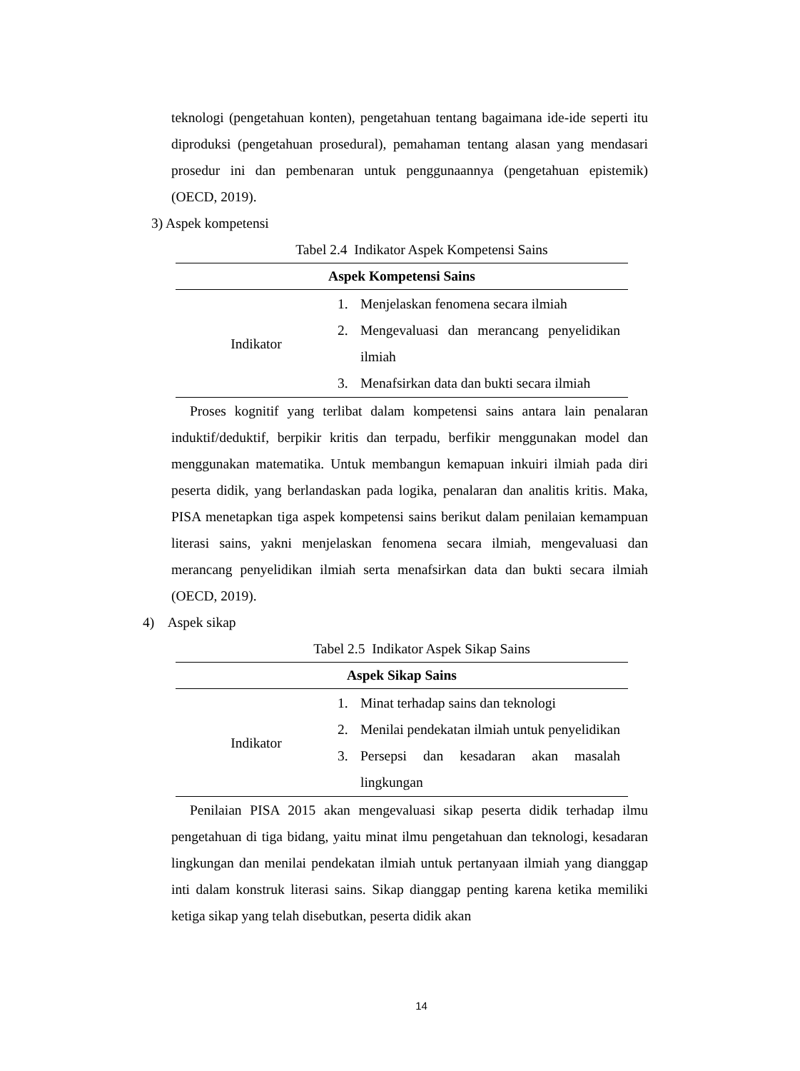teknologi (pengetahuan konten), pengetahuan tentang bagaimana ide-ide seperti itu diproduksi (pengetahuan prosedural), pemahaman tentang alasan yang mendasari prosedur ini dan pembenaran untuk penggunaannya (pengetahuan epistemik) (OECD, 2019).
3) Aspek kompetensi
Tabel 2.4 Indikator Aspek Kompetensi Sains
| Aspek Kompetensi Sains | |
| --- | --- |
| Indikator | 1. Menjelaskan fenomena secara ilmiah 2. Mengevaluasi dan merancang penyelidikan ilmiah 3. Menafsirkan data dan bukti secara ilmiah |
Proses kognitif yang terlibat dalam kompetensi sains antara lain penalaran induktif/deduktif, berpikir kritis dan terpadu, berfikir menggunakan model dan menggunakan matematika. Untuk membangun kemapuan inkuiri ilmiah pada diri peserta didik, yang berlandaskan pada logika, penalaran dan analitis kritis. Maka, PISA menetapkan tiga aspek kompetensi sains berikut dalam penilaian kemampuan literasi sains, yakni menjelaskan fenomena secara ilmiah, mengevaluasi dan merancang penyelidikan ilmiah serta menafsirkan data dan bukti secara ilmiah (OECD, 2019).
4) Aspek sikap
Tabel 2.5 Indikator Aspek Sikap Sains
| Aspek Sikap Sains | |
| --- | --- |
| Indikator | 1. Minat terhadap sains dan teknologi 2. Menilai pendekatan ilmiah untuk penyelidikan 3. Persepsi dan kesadaran akan masalah lingkungan |
Penilaian PISA 2015 akan mengevaluasi sikap peserta didik terhadap ilmu pengetahuan di tiga bidang, yaitu minat ilmu pengetahuan dan teknologi, kesadaran lingkungan dan menilai pendekatan ilmiah untuk pertanyaan ilmiah yang dianggap inti dalam konstruk literasi sains. Sikap dianggap penting karena ketika memiliki ketiga sikap yang telah disebutkan, peserta didik akan
14